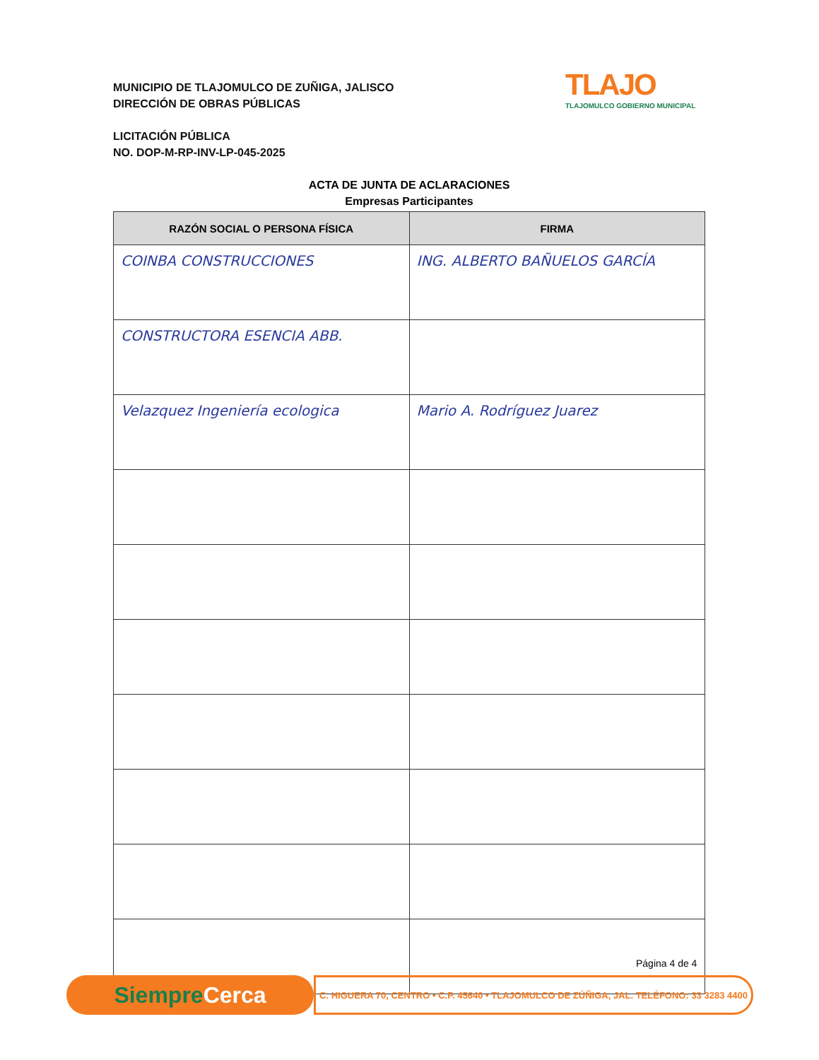MUNICIPIO DE TLAJOMULCO DE ZUÑIGA, JALISCO
DIRECCIÓN DE OBRAS PÚBLICAS
LICITACIÓN PÚBLICA
NO. DOP-M-RP-INV-LP-045-2025
TLAJO
TLAJOMULCO GOBIERNO MUNICIPAL
ACTA DE JUNTA DE ACLARACIONES
Empresas Participantes
| RAZÓN SOCIAL O PERSONA FÍSICA | FIRMA |
| --- | --- |
| COINBA CONSTRUCCIONES | ING. ALBERTO BAÑUELOS GARCÍA |
| CONSTRUCTORA ESENCIA ABB. | |
| Velazquez Ingeniería ecologica | Mario A. Rodríguez Juarez |
Página 4 de 4
Siempre Cerca
C. HIGUERA 70, CENTRO • C.P. 45640 • TLAJOMULCO DE ZÚÑIGA, JAL. TELÉFONO: 33 3283 4400